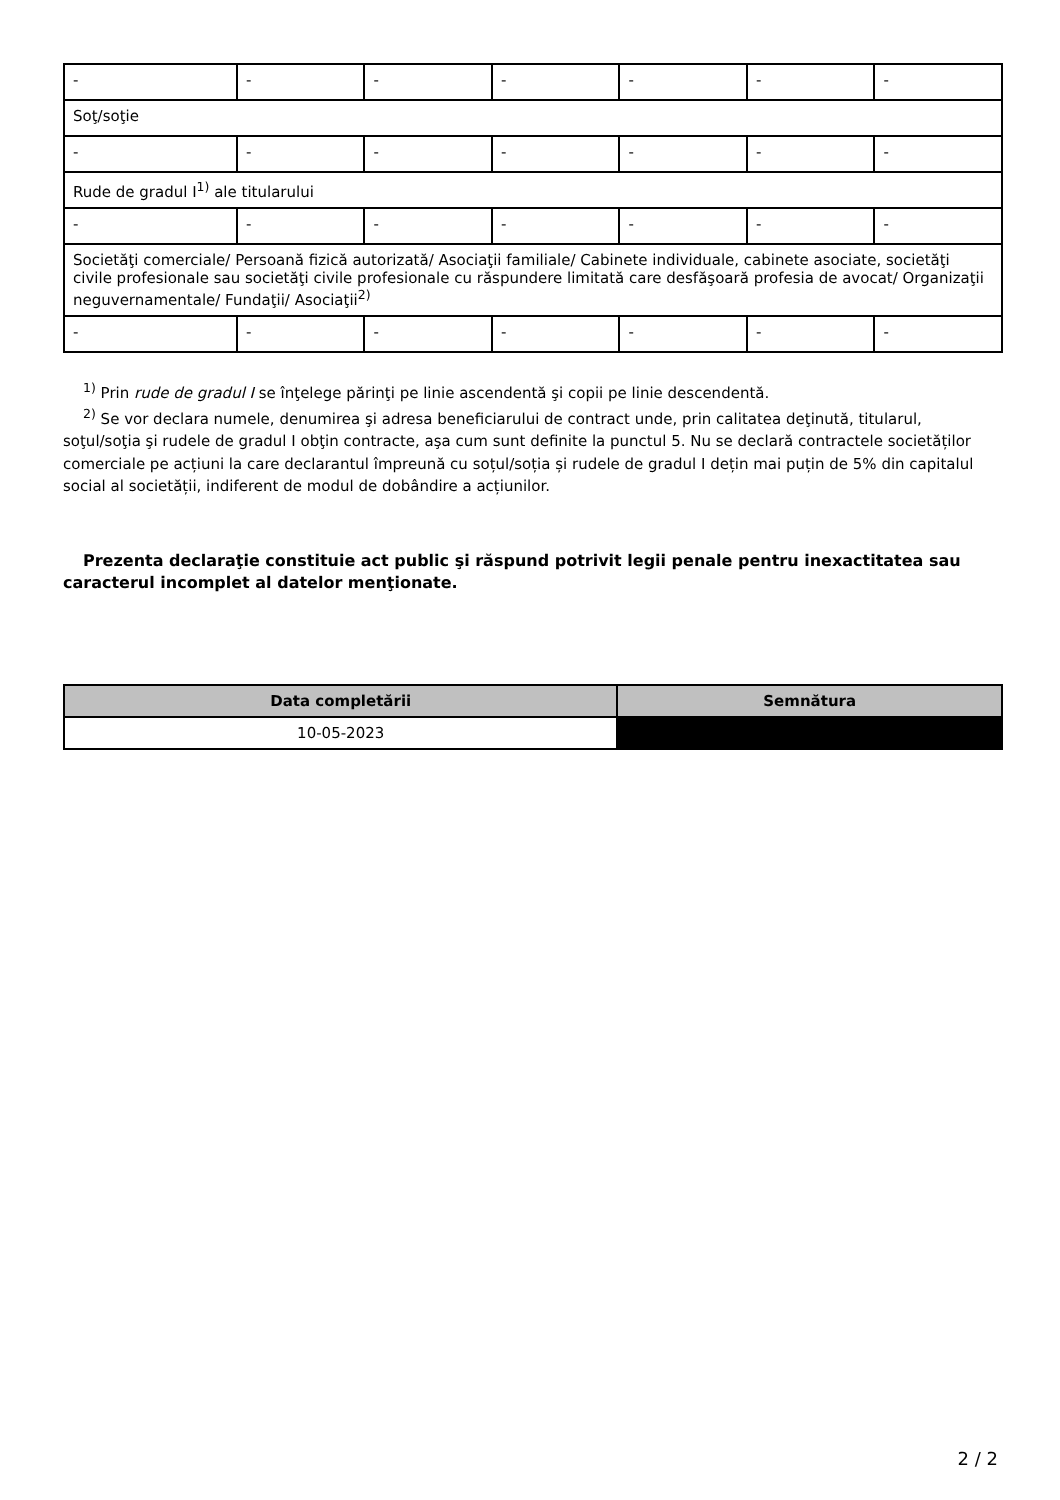| - | - | - | - | - | - | - |
| Soţ/soţie | | | | | | |
| - | - | - | - | - | - | - |
| Rude de gradul I<sup>1)</sup> ale titularului | | | | | | |
| - | - | - | - | - | - | - |
| Societăţi comerciale/ Persoană fizică autorizată/ Asociaţii familiale/ Cabinete individuale, cabinete asociate, societăţi civile profesionale sau societăţi civile profesionale cu răspundere limitată care desfăşoară profesia de avocat/ Organizaţii neguvernamentale/ Fundaţii/ Asociaţii<sup>2)</sup> | | | | | | |
| - | - | - | - | - | - | - |
<sup>1)</sup> Prin rude de gradul I se înţelege părinţi pe linie ascendentă şi copii pe linie descendentă.
<sup>2)</sup> Se vor declara numele, denumirea şi adresa beneficiarului de contract unde, prin calitatea deţinută, titularul, soţul/soţia şi rudele de gradul I obţin contracte, aşa cum sunt definite la punctul 5. Nu se declară contractele societăților comerciale pe acțiuni la care declarantul împreună cu soțul/soția și rudele de gradul I dețin mai puțin de 5% din capitalul social al societății, indiferent de modul de dobândire a acțiunilor.
Prezenta declaraţie constituie act public şi răspund potrivit legii penale pentru inexactitatea sau caracterul incomplet al datelor menţionate.
| Data completării | Semnătura |
| --- | --- |
| 10-05-2023 | |
2 / 2